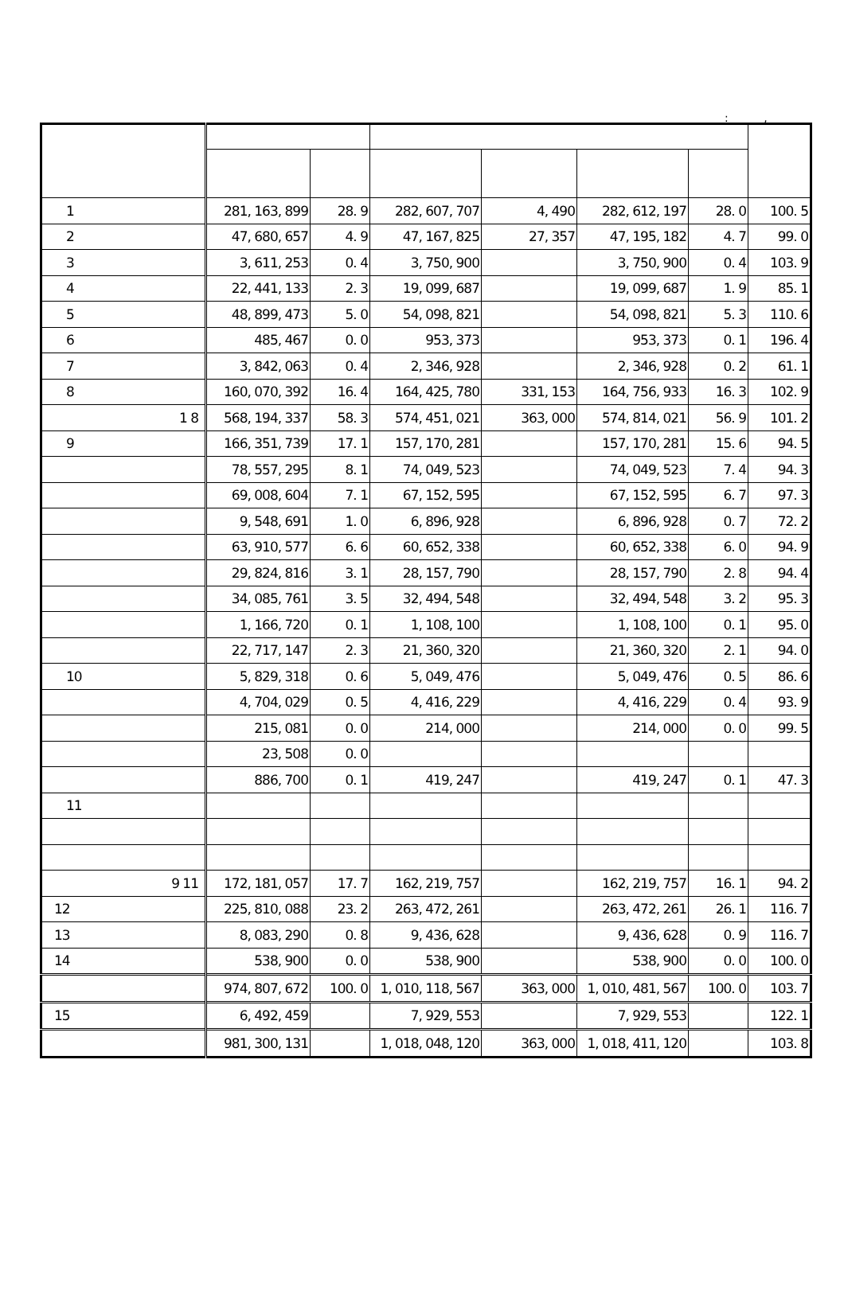: ,
| 1 | 281, 163, 899 | 28. 9 | 282, 607, 707 | 4, 490 | 282, 612, 197 | 28. 0 | 100. 5 |
| 2 | 47, 680, 657 | 4. 9 | 47, 167, 825 | 27, 357 | 47, 195, 182 | 4. 7 | 99. 0 |
| 3 | 3, 611, 253 | 0. 4 | 3, 750, 900 | | 3, 750, 900 | 0. 4 | 103. 9 |
| 4 | 22, 441, 133 | 2. 3 | 19, 099, 687 | | 19, 099, 687 | 1. 9 | 85. 1 |
| 5 | 48, 899, 473 | 5. 0 | 54, 098, 821 | | 54, 098, 821 | 5. 3 | 110. 6 |
| 6 | 485, 467 | 0. 0 | 953, 373 | | 953, 373 | 0. 1 | 196. 4 |
| 7 | 3, 842, 063 | 0. 4 | 2, 346, 928 | | 2, 346, 928 | 0. 2 | 61. 1 |
| 8 | 160, 070, 392 | 16. 4 | 164, 425, 780 | 331, 153 | 164, 756, 933 | 16. 3 | 102. 9 |
| 1 8 | 568, 194, 337 | 58. 3 | 574, 451, 021 | 363, 000 | 574, 814, 021 | 56. 9 | 101. 2 |
| 9 | 166, 351, 739 | 17. 1 | 157, 170, 281 | | 157, 170, 281 | 15. 6 | 94. 5 |
| | 78, 557, 295 | 8. 1 | 74, 049, 523 | | 74, 049, 523 | 7. 4 | 94. 3 |
| | 69, 008, 604 | 7. 1 | 67, 152, 595 | | 67, 152, 595 | 6. 7 | 97. 3 |
| | 9, 548, 691 | 1. 0 | 6, 896, 928 | | 6, 896, 928 | 0. 7 | 72. 2 |
| | 63, 910, 577 | 6. 6 | 60, 652, 338 | | 60, 652, 338 | 6. 0 | 94. 9 |
| | 29, 824, 816 | 3. 1 | 28, 157, 790 | | 28, 157, 790 | 2. 8 | 94. 4 |
| | 34, 085, 761 | 3. 5 | 32, 494, 548 | | 32, 494, 548 | 3. 2 | 95. 3 |
| | 1, 166, 720 | 0. 1 | 1, 108, 100 | | 1, 108, 100 | 0. 1 | 95. 0 |
| | 22, 717, 147 | 2. 3 | 21, 360, 320 | | 21, 360, 320 | 2. 1 | 94. 0 |
| 10 | 5, 829, 318 | 0. 6 | 5, 049, 476 | | 5, 049, 476 | 0. 5 | 86. 6 |
| | 4, 704, 029 | 0. 5 | 4, 416, 229 | | 4, 416, 229 | 0. 4 | 93. 9 |
| | 215, 081 | 0. 0 | 214, 000 | | 214, 000 | 0. 0 | 99. 5 |
| | 23, 508 | 0. 0 | | | | | |
| | 886, 700 | 0. 1 | 419, 247 | | 419, 247 | 0. 1 | 47. 3 |
| 11 | | | | | | | |
| 9 11 | 172, 181, 057 | 17. 7 | 162, 219, 757 | | 162, 219, 757 | 16. 1 | 94. 2 |
| 12 | 225, 810, 088 | 23. 2 | 263, 472, 261 | | 263, 472, 261 | 26. 1 | 116. 7 |
| 13 | 8, 083, 290 | 0. 8 | 9, 436, 628 | | 9, 436, 628 | 0. 9 | 116. 7 |
| 14 | 538, 900 | 0. 0 | 538, 900 | | 538, 900 | 0. 0 | 100. 0 |
| | 974, 807, 672 | 100. 0 | 1, 010, 118, 567 | 363, 000 | 1, 010, 481, 567 | 100. 0 | 103. 7 |
| 15 | 6, 492, 459 | | 7, 929, 553 | | 7, 929, 553 | | 122. 1 |
| | 981, 300, 131 | | 1, 018, 048, 120 | 363, 000 | 1, 018, 411, 120 | | 103. 8 |